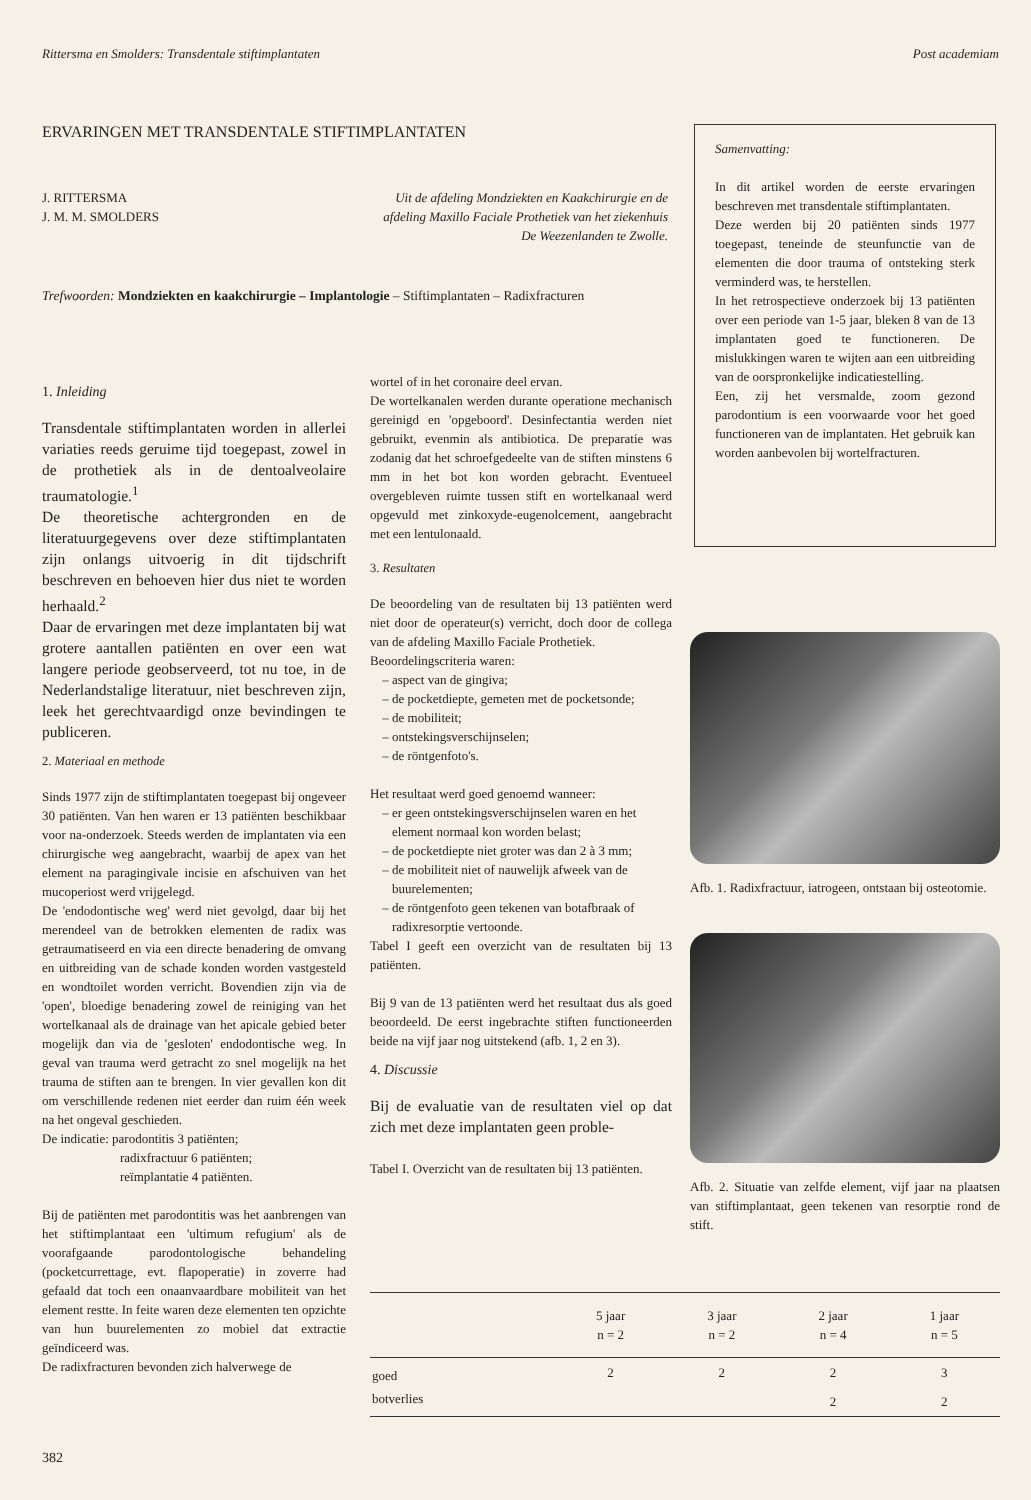Rittersma en Smolders: Transdentale stiftimplantaten Post academiam
ERVARINGEN MET TRANSDENTALE STIFTIMPLANTATEN
J. RITTERSMA
J. M. M. SMOLDERS
Uit de afdeling Mondziekten en Kaakchirurgie en de afdeling Maxillo Faciale Prothetiek van het ziekenhuis De Weezenlanden te Zwolle.
Trefwoorden: Mondziekten en kaakchirurgie – Implantologie – Stiftimplantaten – Radixfracturen
Samenvatting:
In dit artikel worden de eerste ervaringen beschreven met transdentale stiftimplantaten.
Deze werden bij 20 patiënten sinds 1977 toegepast, teneinde de steunfunctie van de elementen die door trauma of ontsteking sterk verminderd was, te herstellen.
In het retrospectieve onderzoek bij 13 patiënten over een periode van 1-5 jaar, bleken 8 van de 13 implantaten goed te functioneren. De mislukkingen waren te wijten aan een uitbreiding van de oorspronkelijke indicatiestelling.
Een, zij het versmalde, zoom gezond parodontium is een voorwaarde voor het goed functioneren van de implantaten. Het gebruik kan worden aanbevolen bij wortelfracturen.
1. Inleiding
Transdentale stiftimplantaten worden in allerlei variaties reeds geruime tijd toegepast, zowel in de prothetiek als in de dentoalveolaire traumatologie.<sup>1</sup>
De theoretische achtergronden en de literatuurgegevens over deze stiftimplantaten zijn onlangs uitvoerig in dit tijdschrift beschreven en behoeven hier dus niet te worden herhaald.<sup>2</sup>
Daar de ervaringen met deze implantaten bij wat grotere aantallen patiënten en over een wat langere periode geobserveerd, tot nu toe, in de Nederlandstalige literatuur, niet beschreven zijn, leek het gerechtvaardigd onze bevindingen te publiceren.
2. Materiaal en methode
Sinds 1977 zijn de stiftimplantaten toegepast bij ongeveer 30 patiënten. Van hen waren er 13 patiënten beschikbaar voor na-onderzoek. Steeds werden de implantaten via een chirurgische weg aangebracht, waarbij de apex van het element na paragingivale incisie en afschuiven van het mucoperiost werd vrijgelegd.
De 'endodontische weg' werd niet gevolgd, daar bij het merendeel van de betrokken elementen de radix was getraumatiseerd en via een directe benadering de omvang en uitbreiding van de schade konden worden vastgesteld en wondtoilet worden verricht. Bovendien zijn via de 'open', bloedige benadering zowel de reiniging van het wortelkanaal als de drainage van het apicale gebied beter mogelijk dan via de 'gesloten' endodontische weg. In geval van trauma werd getracht zo snel mogelijk na het trauma de stiften aan te brengen. In vier gevallen kon dit om verschillende redenen niet eerder dan ruim één week na het ongeval geschieden.
De indicatie: parodontitis 3 patiënten;
radixfractuur 6 patiënten;
reïmplantatie 4 patiënten.
Bij de patiënten met parodontitis was het aanbrengen van het stiftimplantaat een 'ultimum refugium' als de voorafgaande parodontologische behandeling (pocketcurrettage, evt. flapoperatie) in zoverre had gefaald dat toch een onaanvaardbare mobiliteit van het element restte. In feite waren deze elementen ten opzichte van hun buurelementen zo mobiel dat extractie geïndiceerd was.
De radixfracturen bevonden zich halverwege de
wortel of in het coronaire deel ervan.
De wortelkanalen werden durante operatione mechanisch gereinigd en 'opgeboord'. Desinfectantia werden niet gebruikt, evenmin als antibiotica. De preparatie was zodanig dat het schroefgedeelte van de stiften minstens 6 mm in het bot kon worden gebracht. Eventueel overgebleven ruimte tussen stift en wortelkanaal werd opgevuld met zinkoxyde-eugenolcement, aangebracht met een lentulonaald.
3. Resultaten
De beoordeling van de resultaten bij 13 patiënten werd niet door de operateur(s) verricht, doch door de collega van de afdeling Maxillo Faciale Prothetiek.
Beoordelingscriteria waren:
aspect van de gingiva;
de pocketdiepte, gemeten met de pocketsonde;
de mobiliteit;
ontstekingsverschijnselen;
de röntgenfoto's.
Het resultaat werd goed genoemd wanneer:
er geen ontstekingsverschijnselen waren en het element normaal kon worden belast;
de pocketdiepte niet groter was dan 2 à 3 mm;
de mobiliteit niet of nauwelijk afweek van de buurelementen;
de röntgenfoto geen tekenen van botafbraak of radixresorptie vertoonde.
Tabel I geeft een overzicht van de resultaten bij 13 patiënten.
Bij 9 van de 13 patiënten werd het resultaat dus als goed beoordeeld. De eerst ingebrachte stiften functioneerden beide na vijf jaar nog uitstekend (afb. 1, 2 en 3).
4. Discussie
Bij de evaluatie van de resultaten viel op dat zich met deze implantaten geen proble-
Tabel I. Overzicht van de resultaten bij 13 patiënten.
Afb. 1. Radixfractuur, iatrogeen, ontstaan bij osteotomie.
Afb. 2. Situatie van zelfde element, vijf jaar na plaatsen van stiftimplantaat, geen tekenen van resorptie rond de stift.
| | 5 jaar n = 2 | 3 jaar n = 2 | 2 jaar n = 4 | 1 jaar n = 5 |
| --- | --- | --- | --- | --- |
| goed | 2 | 2 | 2 | 3 |
| botverlies | | | 2 | 2 |
382